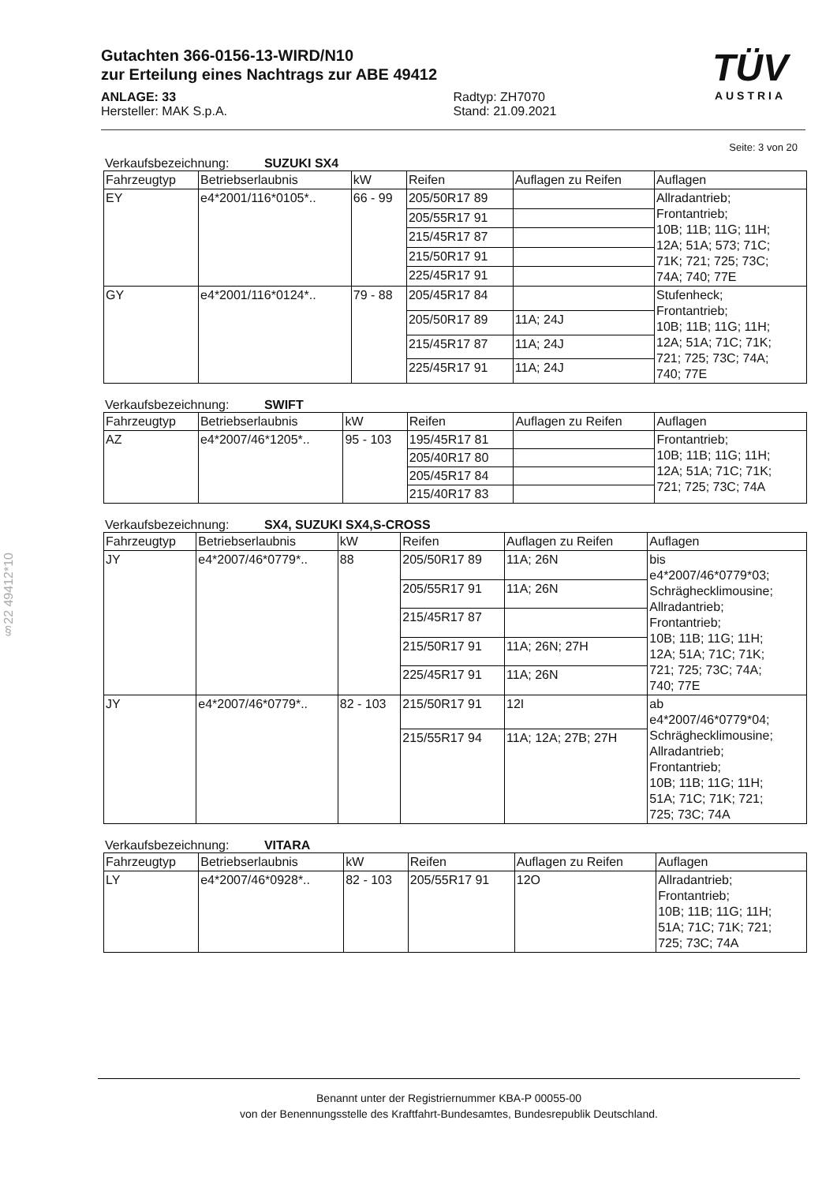§22 49412*10
TÜV
AUSTRIA
Gutachten 366-0156-13-WIRD/N10
zur Erteilung eines Nachtrags zur ABE 49412
ANLAGE: 33
Hersteller: MAK S.p.A.
Radtyp: ZH7070
Stand: 21.09.2021
Seite: 3 von 20
Verkaufsbezeichnung: SUZUKI SX4
| Fahrzeugtyp | Betriebserlaubnis | kW | Reifen | Auflagen zu Reifen | Auflagen |
| --- | --- | --- | --- | --- | --- |
| EY | e4*2001/116*0105*.. | 66 - 99 | 205/50R17 89 | | Allradantrieb; Frontantrieb; 10B; 11B; 11G; 11H; 12A; 51A; 573; 71C; 71K; 721; 725; 73C; 74A; 740; 77E |
| | | | 205/55R17 91 | | |
| | | | 215/45R17 87 | | |
| | | | 215/50R17 91 | | |
| | | | 225/45R17 91 | | |
| GY | e4*2001/116*0124*.. | 79 - 88 | 205/45R17 84 | | Stufenheck; Frontantrieb; 10B; 11B; 11G; 11H; 12A; 51A; 71C; 71K; 721; 725; 73C; 74A; 740; 77E |
| | | | 205/50R17 89 | 11A; 24J | |
| | | | 215/45R17 87 | 11A; 24J | |
| | | | 225/45R17 91 | 11A; 24J | |
Verkaufsbezeichnung: SWIFT
| Fahrzeugtyp | Betriebserlaubnis | kW | Reifen | Auflagen zu Reifen | Auflagen |
| --- | --- | --- | --- | --- | --- |
| AZ | e4*2007/46*1205*.. | 95 - 103 | 195/45R17 81 | | Frontantrieb; 10B; 11B; 11G; 11H; 12A; 51A; 71C; 71K; 721; 725; 73C; 74A |
| | | | 205/40R17 80 | | |
| | | | 205/45R17 84 | | |
| | | | 215/40R17 83 | | |
Verkaufsbezeichnung: SX4, SUZUKI SX4,S-CROSS
| Fahrzeugtyp | Betriebserlaubnis | kW | Reifen | Auflagen zu Reifen | Auflagen |
| --- | --- | --- | --- | --- | --- |
| JY | e4*2007/46*0779*.. | 88 | 205/50R17 89 | 11A; 26N | bis e4*2007/46*0779*03; Schräghecklimousine; Allradantrieb; Frontantrieb; 10B; 11B; 11G; 11H; 12A; 51A; 71C; 71K; 721; 725; 73C; 74A; 740; 77E |
| | | | 205/55R17 91 | 11A; 26N | |
| | | | 215/45R17 87 | | |
| | | | 215/50R17 91 | 11A; 26N; 27H | |
| | | | 225/45R17 91 | 11A; 26N | |
| JY | e4*2007/46*0779*.. | 82 - 103 | 215/50R17 91 | 12I | ab e4*2007/46*0779*04; Schräghecklimousine; Allradantrieb; Frontantrieb; 10B; 11B; 11G; 11H; 51A; 71C; 71K; 721; 725; 73C; 74A |
| | | | 215/55R17 94 | 11A; 12A; 27B; 27H | |
Verkaufsbezeichnung: VITARA
| Fahrzeugtyp | Betriebserlaubnis | kW | Reifen | Auflagen zu Reifen | Auflagen |
| --- | --- | --- | --- | --- | --- |
| LY | e4*2007/46*0928*.. | 82 - 103 | 205/55R17 91 | 12O | Allradantrieb; Frontantrieb; 10B; 11B; 11G; 11H; 51A; 71C; 71K; 721; 725; 73C; 74A |
Benannt unter der Registriernummer KBA-P 00055-00
von der Benennungsstelle des Kraftfahrt-Bundesamtes, Bundesrepublik Deutschland.